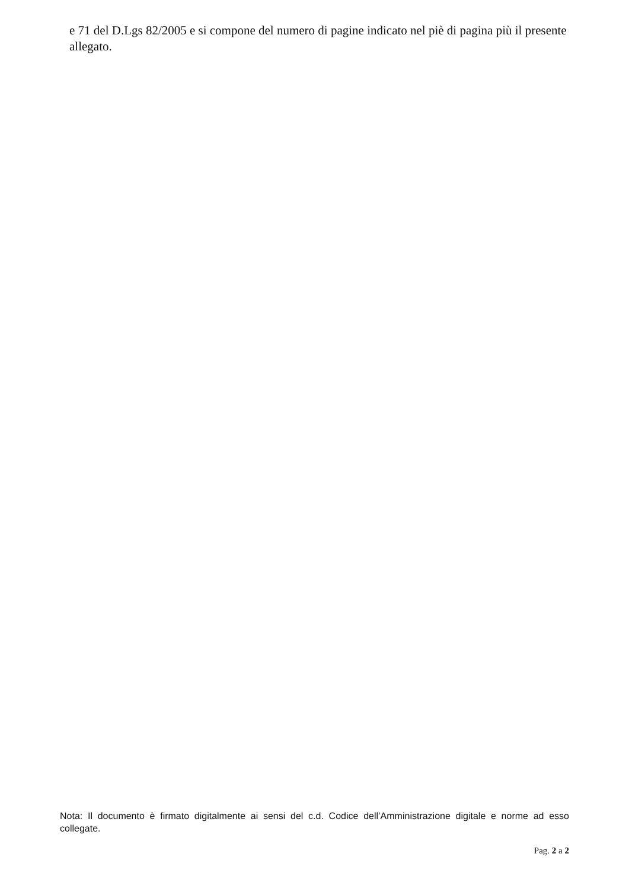e 71 del D.Lgs 82/2005 e si compone del numero di pagine indicato nel piè di pagina più il presente allegato.
Nota: Il documento è firmato digitalmente ai sensi del c.d. Codice dell’Amministrazione digitale e norme ad esso collegate.
Pag. 2 a 2